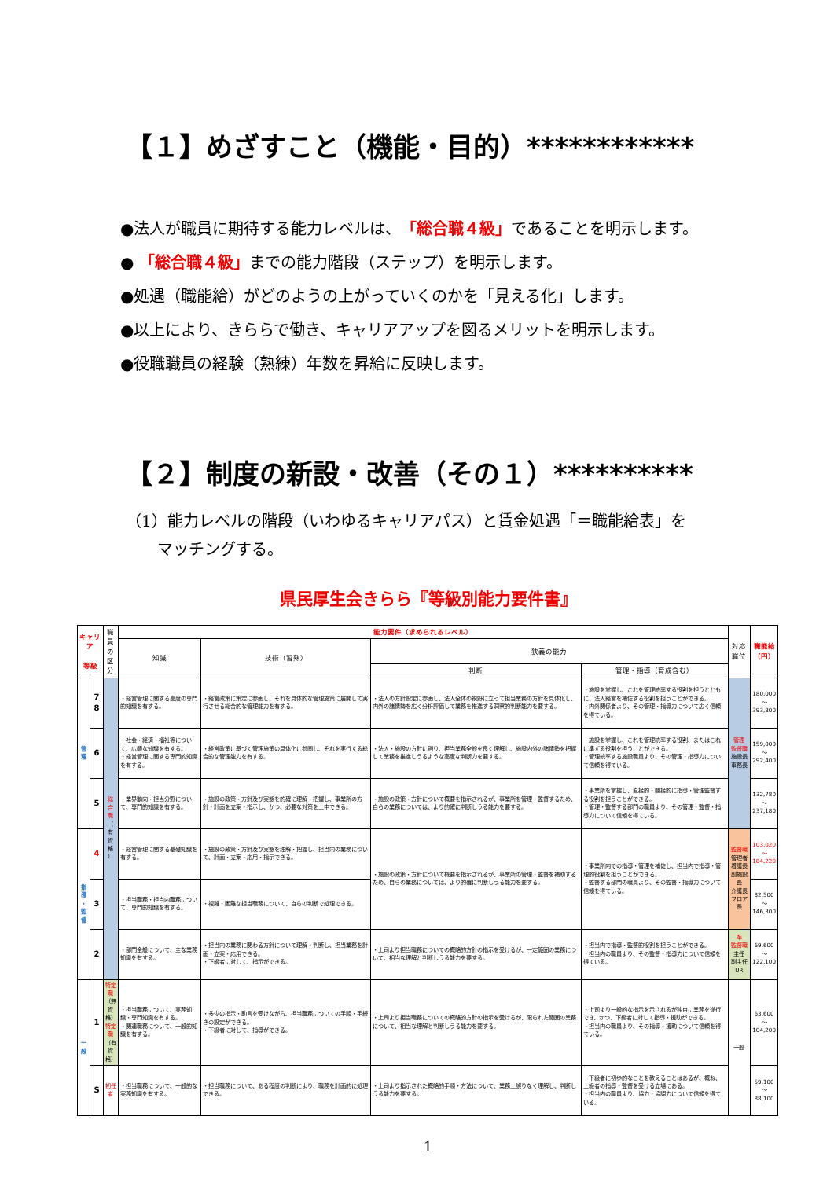【１】めざすこと（機能・目的）************
●法人が職員に期待する能力レベルは、「総合職４級」であることを明示します。
● 「総合職４級」までの能力階段（ステップ）を明示します。
●処遇（職能給）がどのようの上がっていくのかを「見える化」します。
●以上により、きららで働き、キャリアアップを図るメリットを明示します。
●役職職員の経験（熟練）年数を昇給に反映します。
【２】制度の新設・改善（その１）**********
（1）能力レベルの階段（いわゆるキャリアパス）と賃金処遇「＝職能給表」を
  マッチングする。
県民厚生会きらら『等級別能力要件書』
| キャリア 等級 | | 職員の区分 | 能力要件（求められるレベル） | | | | 対応職位 | 職能給 （円） |
| --- | --- | --- | --- | --- | --- | --- | --- | --- |
| | | | 知識 | 技術（習熟） | 狭義の能力 | | | |
| | | | | | 判断 | 管理・指導（育成含む） | | |
| 管 理 | 7 8 | 総 合 職 （ 有 資 格 ） | ・経営管理に関する高度の専門的知識を有する。 | ・経営政策に策定に参画し、それを具体的な管理施策に展開して実行させる総合的な管理能力を有する。 | ・法人の方針設定に参画し、法人全体の視野に立って担当業務の方針を具体化し、内外の諸情勢を広く分析評価して業務を推進する洞察的判断能力を要する。 | ・施設を掌握し、これを管理統率する役割を担うとともに、法人経営を補佐する役割を担うことができる。 ・内外関係者より、その管理・指導力について広く信頼を得ている。 | 管理 監督職 施設長 事務長 | 180,000 ～ 393,800 |
| | 6 | | ・社会・経済・福祉等について、広範な知識を有する。 ・経営管理に関する専門的知識を有する。 | ・経営政策に基づく管理施策の具体化に参画し、それを実行する総合的な管理能力を有する。 | ・法人・施設の方針に則り、担当業務全般を良く理解し、施設内外の諸情勢を把握して業務を推進しうるような高度な判断力を要する。 | ・施設を掌握し、これを管理統率する役割、またはこれに準ずる役割を担うことができる。 ・管理統率する施設職員より、その管理・指導力について信頼を得ている。 | | 159,000 ～ 292,400 |
| | 5 | | ・業界動向・担当分野について、専門的知識を有する。 | ・施設の政策・方針及び実態を的確に理解・把握し、事業所の方針・計画を立案・指示し、かつ、必要な対策を上申できる。 | ・施設の政策・方針について概要を指示されるが、事業所を管理・監督するため、自らの業務については、より的確に判断しうる能力を要する。 | ・事業所を掌握し、直接的・間接的に指導・管理監督する役割を担うことができる。 ・管理・監督する部門の職員より、その管理・監督・指導力について信頼を得ている。 | | 132,780 ～ 237,180 |
| 指 導 ・ 監 督 | 4 | | ・経営管理に関する基礎知識を有する。 | ・施設の政策・方針及び実態を理解・把握し、担当内の業務について、計画・立案・応用・指示できる。 | ・施設の政策・方針について概要を指示されるが、事業所の管理・監督を補助するため、自らの業務については、より的確に判断しうる能力を要する。 | ・事業所内での指導・管理を補佐し、担当内で指導・管理的役割を担うことができる。 ・監督する部門の職員より、その監督・指導力について信頼を得ている。 | 監督職 管理者 看護長 副施設長 介護長 フロア長 | 103,020 ～ 184,220 |
| | 3 | | ・担当職務・担当内職務について、専門的知識を有する。 | ・複雑・困難な担当職務について、自らの判断で処理できる。 | | | | 82,500 ～ 146,300 |
| | 2 | | ・部門全般について、主な業務知識を有する。 | ・担当内の業務に関わる方針について理解・判断し、担当業務を計画・立案・応用できる。 ・下級者に対して、指示ができる。 | ・上司より担当職務についての概略的方針の指示を受けるが、一定範囲の業務について、相当な理解と判断しうる能力を要する。 | ・担当内で指導・監督的役割を担うことができる。 ・担当内の職員より、その監督・指導力について信頼を得ている。 | 準 監督職 主任 副主任 UR | 69,600 ～ 122,100 |
| 一 般 | 1 | 特定職 （無資格） 特定職 （有資格） | ・担当職務について、実務知識・専門知識を有する。 ・関連職務について、一般的知識を有する。 | ・多少の指示・助言を受けながら、担当職務についての手順・手続きの設定ができる。 ・下級者に対して、指導ができる。 | ・上司より担当職務についての概略的方針の指示を受けるが、限られた範囲の業務について、相当な理解と判断しうる能力を要する。 | ・上司より一般的な指示を示されるが独自に業務を遂行でき、かつ、下級者に対して指導・援助ができる。 ・担当内の職員より、その指導・援助について信頼を得ている。 | 一般 | 63,600 ～ 104,200 |
| | S | 初任者 | ・担当職務について、一般的な実務知識を有する。 | ・担当職務について、ある程度の判断により、職務を計画的に処理できる。 | ・上司より指示された概略的手順・方法について、業務上誤りなく理解し、判断しうる能力を要する。 | ・下級者に初歩的なことを教えることはあるが、概ね、上級者の指導・監督を受ける立場にある。 ・担当内の職員より、協力・協調力について信頼を得ている。 | | 59,100 ～ 88,100 |
1